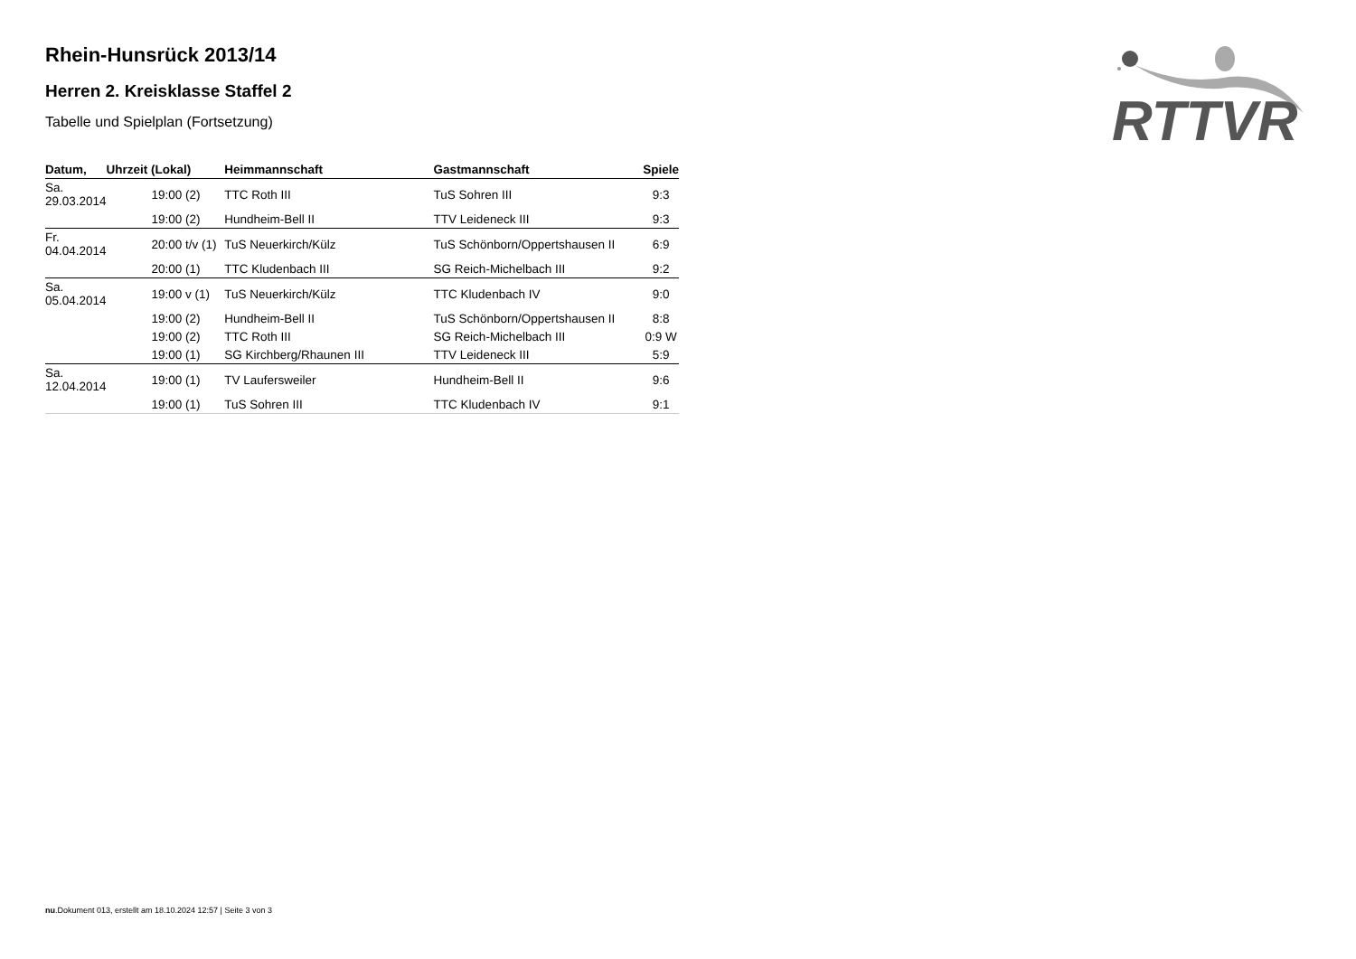RTTVR
Rhein-Hunsrück 2013/14
Herren 2. Kreisklasse Staffel 2
Tabelle und Spielplan (Fortsetzung)
| Datum, | Uhrzeit (Lokal) | Heimmannschaft | Gastmannschaft | Spiele |
| --- | --- | --- | --- | --- |
| Sa. 29.03.2014 | 19:00 (2) | TTC Roth III | TuS Sohren III | 9:3 |
| | 19:00 (2) | Hundheim-Bell II | TTV Leideneck III | 9:3 |
| Fr. 04.04.2014 | 20:00 t/v (1) | TuS Neuerkirch/Külz | TuS Schönborn/Oppertshausen II | 6:9 |
| | 20:00 (1) | TTC Kludenbach III | SG Reich-Michelbach III | 9:2 |
| Sa. 05.04.2014 | 19:00 v (1) | TuS Neuerkirch/Külz | TTC Kludenbach IV | 9:0 |
| | 19:00 (2) | Hundheim-Bell II | TuS Schönborn/Oppertshausen II | 8:8 |
| | 19:00 (2) | TTC Roth III | SG Reich-Michelbach III | 0:9 W |
| | 19:00 (1) | SG Kirchberg/Rhaunen III | TTV Leideneck III | 5:9 |
| Sa. 12.04.2014 | 19:00 (1) | TV Laufersweiler | Hundheim-Bell II | 9:6 |
| | 19:00 (1) | TuS Sohren III | TTC Kludenbach IV | 9:1 |
nu.Dokument 013, erstellt am 18.10.2024 12:57 | Seite 3 von 3